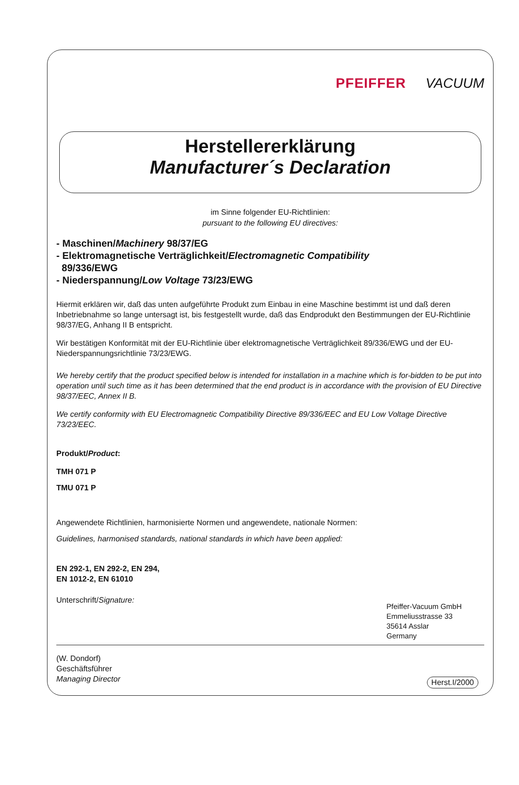PFEIFFER VACUUM
Herstellererklärung
Manufacturer´s Declaration
im Sinne folgender EU-Richtlinien:
pursuant to the following EU directives:
- Maschinen/Machinery 98/37/EG
- Elektromagnetische Verträglichkeit/Electromagnetic Compatibility
89/336/EWG
- Niederspannung/Low Voltage 73/23/EWG
Hiermit erklären wir, daß das unten aufgeführte Produkt zum Einbau in eine Maschine bestimmt ist und daß deren Inbetriebnahme so lange untersagt ist, bis festgestellt wurde, daß das Endprodukt den Bestimmungen der EU-Richtlinie 98/37/EG, Anhang II B entspricht.
Wir bestätigen Konformität mit der EU-Richtlinie über elektromagnetische Verträglichkeit 89/336/EWG und der EU-Niederspannungsrichtlinie 73/23/EWG.
We hereby certify that the product specified below is intended for installation in a machine which is for-bidden to be put into operation until such time as it has been determined that the end product is in accordance with the provision of EU Directive 98/37/EEC, Annex II B.
We certify conformity with EU Electromagnetic Compatibility Directive 89/336/EEC and EU Low Voltage Directive 73/23/EEC.
Produkt/Product:
TMH 071 P
TMU 071 P
Angewendete Richtlinien, harmonisierte Normen und angewendete, nationale Normen:
Guidelines, harmonised standards, national standards in which have been applied:
EN 292-1, EN 292-2, EN 294,
EN 1012-2, EN 61010
Unterschrift/Signature:
Pfeiffer-Vacuum GmbH
Emmeliusstrasse 33
35614 Asslar
Germany
(W. Dondorf)
Geschäftsführer
Managing Director
Herst.I/2000